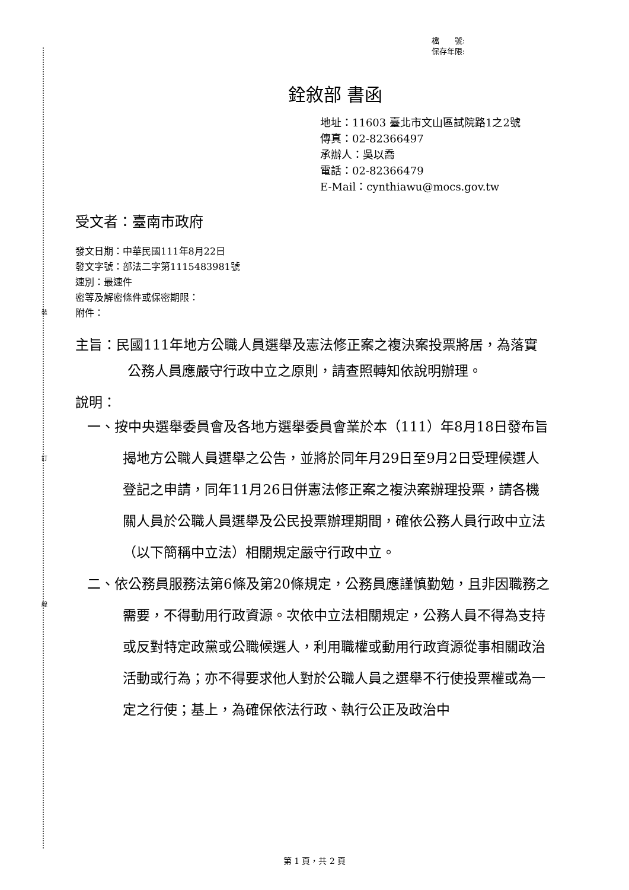裝
訂
線
檔　　號:
保存年限:
銓敘部 書函
地址：11603 臺北市文山區試院路1之2號
傳真：02-82366497
承辦人：吳以喬
電話：02-82366479
E-Mail：cynthiawu@mocs.gov.tw
受文者：臺南市政府
發文日期：中華民國111年8月22日
發文字號：部法二字第1115483981號
速別：最速件
密等及解密條件或保密期限：
附件：
主旨：民國111年地方公職人員選舉及憲法修正案之複決案投票將居，為落實公務人員應嚴守行政中立之原則，請查照轉知依說明辦理。
說明：
一、按中央選舉委員會及各地方選舉委員會業於本（111）年8月18日發布旨揭地方公職人員選舉之公告，並將於同年月29日至9月2日受理候選人登記之申請，同年11月26日併憲法修正案之複決案辦理投票，請各機關人員於公職人員選舉及公民投票辦理期間，確依公務人員行政中立法（以下簡稱中立法）相關規定嚴守行政中立。
二、依公務員服務法第6條及第20條規定，公務員應謹慎勤勉，且非因職務之需要，不得動用行政資源。次依中立法相關規定，公務人員不得為支持或反對特定政黨或公職候選人，利用職權或動用行政資源從事相關政治活動或行為；亦不得要求他人對於公職人員之選舉不行使投票權或為一定之行使；基上，為確保依法行政、執行公正及政治中
第 1 頁，共 2 頁